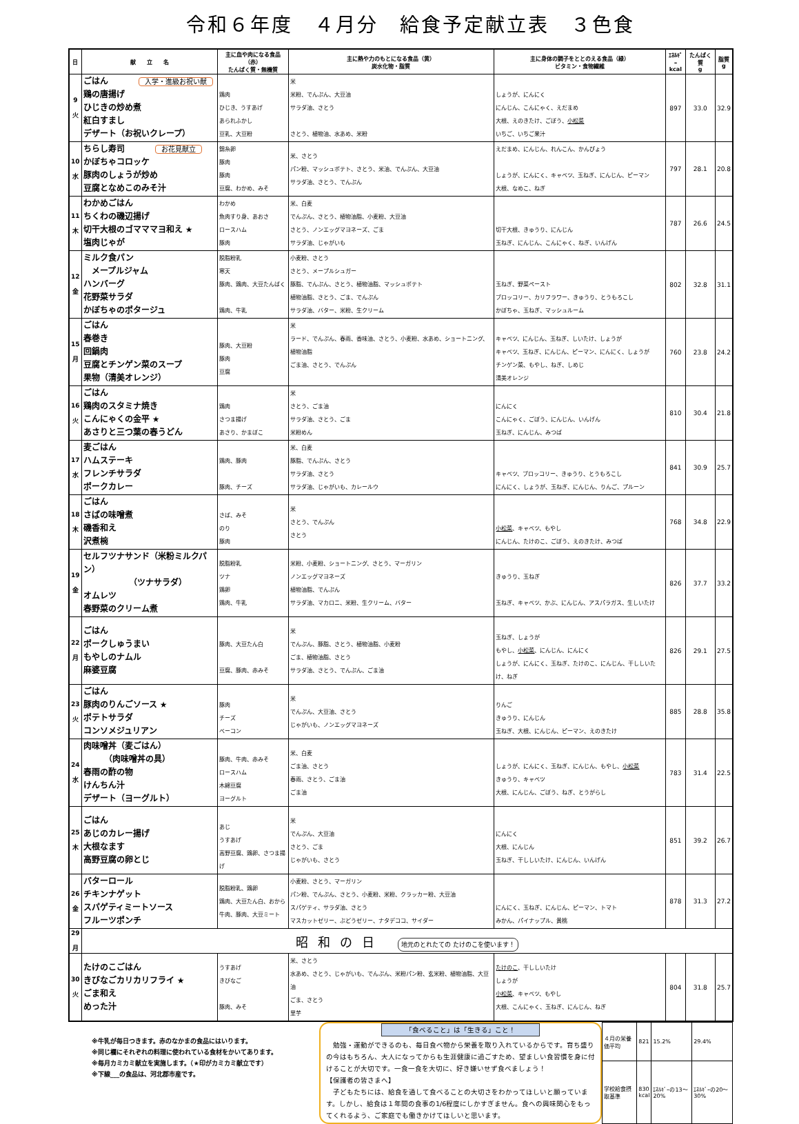令和６年度　４月分　給食予定献立表　３色食
| 日 | 献 立 名 | 主に血や肉になる食品（赤） たんぱく質・無機質 | 主に熱や力のもとになる食品（黄） 炭水化物・脂質 | 主に身体の調子をととのえる食品（緑） ビタミン・食物繊維 | ｴﾈﾙｷﾞｰ kcal | たんぱく質 g | 脂質 g |
| --- | --- | --- | --- | --- | --- | --- | --- |
| 9 火 | ごはん 入学・進級お祝い献 鶏の唐揚げ ひじきの炒め煮 紅白すまし デザート（お祝いクレープ） | 鶏肉 ひじき、うすあげ あられふかし 豆乳、大豆粉 | 米 米粉、でんぷん、大豆油 サラダ油、さとう さとう、植物油、水あめ、米粉 | しょうが、にんにく にんじん、こんにゃく、えだまめ 大根、えのきたけ、ごぼう、 小松菜 いちご、いちご果汁 | 897 | 33.0 | 32.9 |
| 10 水 | ちらし寿司 お花見献立 かぼちゃコロッケ 豚肉のしょうが炒め 豆腐となめこのみそ汁 | 錦糸卵 豚肉 豚肉 豆腐、わかめ、みそ | 米、さとう パン粉、マッシュポテト、さとう、米油、でんぷん、大豆油 サラダ油、さとう、でんぷん | えだまめ、にんじん、れんこん、かんぴょう しょうが、にんにく、キャベツ、玉ねぎ、にんじん、ピーマン 大根、なめこ、ねぎ | 797 | 28.1 | 20.8 |
| 11 木 | わかめごはん ちくわの磯辺揚げ 切干大根のゴマママヨ和え ★ 塩肉じゃが | わかめ 魚肉すり身、あおさ ロースハム 豚肉 | 米、白麦 でんぷん、さとう、植物油脂、小麦粉、大豆油 さとう、ノンエッグマヨネーズ、ごま サラダ油、じゃがいも | 切干大根、きゅうり、にんじん 玉ねぎ、にんじん、こんにゃく、ねぎ、いんげん | 787 | 26.6 | 24.5 |
| 12 金 | ミルク食パン メープルジャム ハンバーグ 花野菜サラダ かぼちゃのポタージュ | 脱脂粉乳 寒天 豚肉、鶏肉、大豆たんぱく 鶏肉、牛乳 | 小麦粉、さとう さとう、メープルシュガー 豚脂、でんぷん、さとう、植物油脂、マッシュポテト 植物油脂、さとう、ごま、でんぷん サラダ油、バター、米粉、生クリーム | 玉ねぎ、野菜ペースト ブロッコリー、カリフラワー、きゅうり、とうもろこし かぼちゃ、玉ねぎ、マッシュルーム | 802 | 32.8 | 31.1 |
| 15 月 | ごはん 春巻き 回鍋肉 豆腐とチンゲン菜のスープ 果物（清美オレンジ） | 豚肉、大豆粉 豚肉 豆腐 | 米 ラード、でんぷん、春雨、香味油、さとう、小麦粉、水あめ、ショートニング、植物油脂 ごま油、さとう、でんぷん | キャベツ、にんじん、玉ねぎ、しいたけ、しょうが キャベツ、玉ねぎ、にんじん、ピーマン、にんにく、しょうが チンゲン菜、もやし、ねぎ、しめじ 清美オレンジ | 760 | 23.8 | 24.2 |
| 16 火 | ごはん 鶏肉のスタミナ焼き こんにゃくの金平 ★ あさりと三つ葉の春うどん | 鶏肉 さつま揚げ あさり、かまぼこ | 米 さとう、ごま油 サラダ油、さとう、ごま 米粉めん | にんにく こんにゃく、ごぼう、にんじん、いんげん 玉ねぎ、にんじん、みつば | 810 | 30.4 | 21.8 |
| 17 水 | 麦ごはん ハムステーキ フレンチサラダ ポークカレー | 鶏肉、豚肉 豚肉、チーズ | 米、白麦 豚脂、でんぷん、さとう サラダ油、さとう サラダ油、じゃがいも、カレールウ | キャベツ、ブロッコリー、きゅうり、とうもろこし にんにく、しょうが、玉ねぎ、にんじん、りんご、プルーン | 841 | 30.9 | 25.7 |
| 18 木 | ごはん さばの味噌煮 磯香和え 沢煮椀 | さば、みそ のり 豚肉 | 米 さとう、でんぷん さとう | 小松菜 、キャベツ、もやし にんじん、たけのこ、ごぼう、えのきたけ、みつば | 768 | 34.8 | 22.9 |
| 19 金 | セルフツナサンド（米粉ミルクパン） （ツナサラダ） オムレツ 春野菜のクリーム煮 | 脱脂粉乳 ツナ 鶏卵 鶏肉、牛乳 | 米粉、小麦粉、ショートニング、さとう、マーガリン ノンエッグマヨネーズ 植物油脂、でんぷん サラダ油、マカロニ、米粉、生クリーム、バター | きゅうり、玉ねぎ 玉ねぎ、キャベツ、かぶ、にんじん、アスパラガス、生しいたけ | 826 | 37.7 | 33.2 |
| 22 月 | ごはん ポークしゅうまい もやしのナムル 麻婆豆腐 | 豚肉、大豆たん白 豆腐、豚肉、赤みそ | 米 でんぷん、豚脂、さとう、植物油脂、小麦粉 ごま、植物油脂、さとう サラダ油、さとう、でんぷん、ごま油 | 玉ねぎ、しょうが もやし、 小松菜 、にんじん、にんにく しょうが、にんにく、玉ねぎ、たけのこ、にんじん、干ししいたけ、ねぎ | 826 | 29.1 | 27.5 |
| 23 火 | ごはん 豚肉のりんごソース ★ ポテトサラダ コンソメジュリアン | 豚肉 チーズ ベーコン | 米 でんぷん、大豆油、さとう じゃがいも、ノンエッグマヨネーズ | りんご きゅうり、にんじん 玉ねぎ、大根、にんじん、ピーマン、えのきたけ | 885 | 28.8 | 35.8 |
| 24 水 | 肉味噌丼（麦ごはん） （肉味噌丼の具） 春雨の酢の物 けんちん汁 デザート（ヨーグルト） | 豚肉、牛肉、赤みそ ロースハム 木綿豆腐 ヨーグルト | 米、白麦 ごま油、さとう 春雨、さとう、ごま油 ごま油 | しょうが、にんにく、玉ねぎ、にんじん、もやし、 小松菜 きゅうり、キャベツ 大根、にんじん、ごぼう、ねぎ、とうがらし | 783 | 31.4 | 22.5 |
| 25 木 | ごはん あじのカレー揚げ 大根なます 高野豆腐の卵とじ | あじ うすあげ 高野豆腐、鶏卵、さつま揚げ | 米 でんぷん、大豆油 さとう、ごま じゃがいも、さとう | にんにく 大根、にんじん 玉ねぎ、干ししいたけ、にんじん、いんげん | 851 | 39.2 | 26.7 |
| 26 金 | バターロール チキンナゲット スパゲティミートソース フルーツポンチ | 脱脂粉乳、鶏卵 鶏肉、大豆たん白、おから 牛肉、豚肉、大豆ミート | 小麦粉、さとう、マーガリン パン粉、でんぷん、さとう、小麦粉、米粉、クラッカー粉、大豆油 スパゲティ、サラダ油、さとう マスカットゼリー、ぶどうゼリー、ナタデココ、サイダー | にんにく、玉ねぎ、にんじん、ピーマン、トマト みかん、パイナップル、黄桃 | 878 | 31.3 | 27.2 |
| 29 月 | 昭和の日 地元のとれたての たけのこを使います！ | | | | | | |
| 30 火 | たけのこごはん きびなごカリカリフライ ★ ごま和え めった汁 | うすあげ きびなご 豚肉、みそ | 米、さとう 水あめ、さとう、じゃがいも、でんぷん、米粉パン粉、玄米粉、植物油脂、大豆油 ごま、さとう 里芋 | たけのこ 、干ししいたけ しょうが 小松菜 、キャベツ、もやし 大根、こんにゃく、玉ねぎ、にんじん、ねぎ | 804 | 31.8 | 25.7 |
※牛乳が毎日つきます。赤のなかまの食品にはいります。
※同じ欄にそれぞれの料理に使われている食材をかいてあります。
※毎月カミカミ献立を実施します。（★印がカミカミ献立です）
※下線___の食品は、河北郡市産です。
「食べること」は「生きる」こと！
　勉強・運動ができるのも、毎日食べ物から栄養を取り入れているからです。育ち盛りの今はもちろん、大人になってからも生涯健康に過ごすため、望ましい食習慣を身に付けることが大切です。一食一食を大切に、好き嫌いせず食べましょう！
【保護者の皆さまへ】
　子どもたちには、給食を通して食べることの大切さをわかってほしいと願っています。しかし、給食は１年間の食事の1/6程度にしかすぎません。食への興味関心をもってくれるよう、ご家庭でも働きかけてほしいと思います。
| ４月の栄養価平均 | 821 | 15.2% | 29.4% |
| 学校給食摂取基準 | 830 kcal | ｴﾈﾙｷﾞｰの13～20% | ｴﾈﾙｷﾞｰの20～30% |